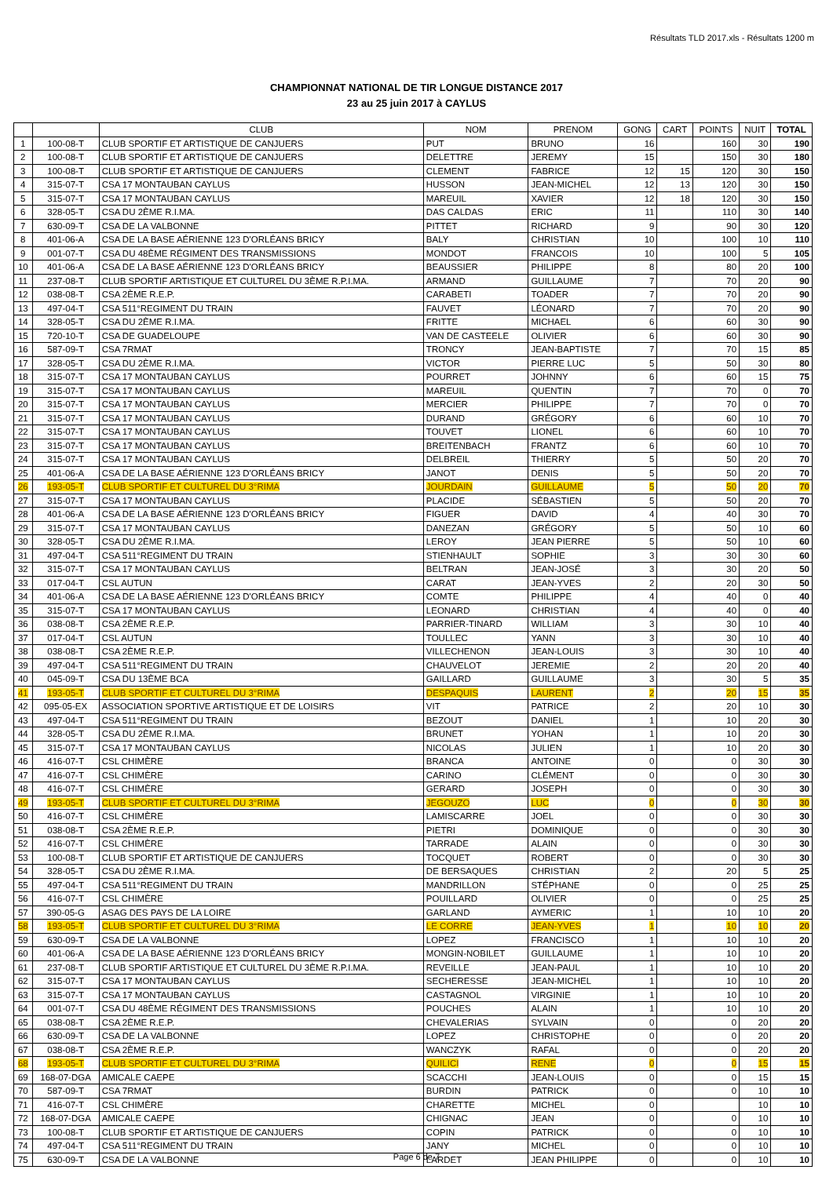Résultats TLD 2017.xls - Résultats 1200 m
CHAMPIONNAT NATIONAL DE TIR LONGUE DISTANCE 2017
23 au 25 juin 2017 à CAYLUS
| | | CLUB | NOM | PRENOM | GONG | CART | POINTS | NUIT | TOTAL |
| --- | --- | --- | --- | --- | --- | --- | --- | --- | --- |
| 1 | 100-08-T | CLUB SPORTIF ET ARTISTIQUE DE CANJUERS | PUT | BRUNO | 16 | | 160 | 30 | 190 |
| 2 | 100-08-T | CLUB SPORTIF ET ARTISTIQUE DE CANJUERS | DELETTRE | JEREMY | 15 | | 150 | 30 | 180 |
| 3 | 100-08-T | CLUB SPORTIF ET ARTISTIQUE DE CANJUERS | CLEMENT | FABRICE | 12 | 15 | 120 | 30 | 150 |
| 4 | 315-07-T | CSA 17 MONTAUBAN CAYLUS | HUSSON | JEAN-MICHEL | 12 | 13 | 120 | 30 | 150 |
| 5 | 315-07-T | CSA 17 MONTAUBAN CAYLUS | MAREUIL | XAVIER | 12 | 18 | 120 | 30 | 150 |
| 6 | 328-05-T | CSA DU 2ÈME R.I.MA. | DAS CALDAS | ERIC | 11 | | 110 | 30 | 140 |
| 7 | 630-09-T | CSA DE LA VALBONNE | PITTET | RICHARD | 9 | | 90 | 30 | 120 |
| 8 | 401-06-A | CSA DE LA BASE AÉRIENNE 123 D'ORLÉANS BRICY | BALY | CHRISTIAN | 10 | | 100 | 10 | 110 |
| 9 | 001-07-T | CSA DU 48ÈME RÉGIMENT DES TRANSMISSIONS | MONDOT | FRANCOIS | 10 | | 100 | 5 | 105 |
| 10 | 401-06-A | CSA DE LA BASE AÉRIENNE 123 D'ORLÉANS BRICY | BEAUSSIER | PHILIPPE | 8 | | 80 | 20 | 100 |
| 11 | 237-08-T | CLUB SPORTIF ARTISTIQUE ET CULTUREL DU 3ÈME R.P.I.MA. | ARMAND | GUILLAUME | 7 | | 70 | 20 | 90 |
| 12 | 038-08-T | CSA 2ÈME R.E.P. | CARABETI | TOADER | 7 | | 70 | 20 | 90 |
| 13 | 497-04-T | CSA 511°REGIMENT DU TRAIN | FAUVET | LÉONARD | 7 | | 70 | 20 | 90 |
| 14 | 328-05-T | CSA DU 2ÈME R.I.MA. | FRITTE | MICHAEL | 6 | | 60 | 30 | 90 |
| 15 | 720-10-T | CSA DE GUADELOUPE | VAN DE CASTEELE | OLIVIER | 6 | | 60 | 30 | 90 |
| 16 | 587-09-T | CSA 7RMAT | TRONCY | JEAN-BAPTISTE | 7 | | 70 | 15 | 85 |
| 17 | 328-05-T | CSA DU 2ÈME R.I.MA. | VICTOR | PIERRE LUC | 5 | | 50 | 30 | 80 |
| 18 | 315-07-T | CSA 17 MONTAUBAN CAYLUS | POURRET | JOHNNY | 6 | | 60 | 15 | 75 |
| 19 | 315-07-T | CSA 17 MONTAUBAN CAYLUS | MAREUIL | QUENTIN | 7 | | 70 | 0 | 70 |
| 20 | 315-07-T | CSA 17 MONTAUBAN CAYLUS | MERCIER | PHILIPPE | 7 | | 70 | 0 | 70 |
| 21 | 315-07-T | CSA 17 MONTAUBAN CAYLUS | DURAND | GRÉGORY | 6 | | 60 | 10 | 70 |
| 22 | 315-07-T | CSA 17 MONTAUBAN CAYLUS | TOUVET | LIONEL | 6 | | 60 | 10 | 70 |
| 23 | 315-07-T | CSA 17 MONTAUBAN CAYLUS | BREITENBACH | FRANTZ | 6 | | 60 | 10 | 70 |
| 24 | 315-07-T | CSA 17 MONTAUBAN CAYLUS | DELBREIL | THIERRY | 5 | | 50 | 20 | 70 |
| 25 | 401-06-A | CSA DE LA BASE AÉRIENNE 123 D'ORLÉANS BRICY | JANOT | DENIS | 5 | | 50 | 20 | 70 |
| 26 | 193-05-T | CLUB SPORTIF ET CULTUREL DU 3°RIMA | JOURDAIN | GUILLAUME | 5 | | 50 | 20 | 70 |
| 27 | 315-07-T | CSA 17 MONTAUBAN CAYLUS | PLACIDE | SÉBASTIEN | 5 | | 50 | 20 | 70 |
| 28 | 401-06-A | CSA DE LA BASE AÉRIENNE 123 D'ORLÉANS BRICY | FIGUER | DAVID | 4 | | 40 | 30 | 70 |
| 29 | 315-07-T | CSA 17 MONTAUBAN CAYLUS | DANEZAN | GRÉGORY | 5 | | 50 | 10 | 60 |
| 30 | 328-05-T | CSA DU 2ÈME R.I.MA. | LEROY | JEAN PIERRE | 5 | | 50 | 10 | 60 |
| 31 | 497-04-T | CSA 511°REGIMENT DU TRAIN | STIENHAULT | SOPHIE | 3 | | 30 | 30 | 60 |
| 32 | 315-07-T | CSA 17 MONTAUBAN CAYLUS | BELTRAN | JEAN-JOSÉ | 3 | | 30 | 20 | 50 |
| 33 | 017-04-T | CSL AUTUN | CARAT | JEAN-YVES | 2 | | 20 | 30 | 50 |
| 34 | 401-06-A | CSA DE LA BASE AÉRIENNE 123 D'ORLÉANS BRICY | COMTE | PHILIPPE | 4 | | 40 | 0 | 40 |
| 35 | 315-07-T | CSA 17 MONTAUBAN CAYLUS | LEONARD | CHRISTIAN | 4 | | 40 | 0 | 40 |
| 36 | 038-08-T | CSA 2ÈME R.E.P. | PARRIER-TINARD | WILLIAM | 3 | | 30 | 10 | 40 |
| 37 | 017-04-T | CSL AUTUN | TOULLEC | YANN | 3 | | 30 | 10 | 40 |
| 38 | 038-08-T | CSA 2ÈME R.E.P. | VILLECHENON | JEAN-LOUIS | 3 | | 30 | 10 | 40 |
| 39 | 497-04-T | CSA 511°REGIMENT DU TRAIN | CHAUVELOT | JEREMIE | 2 | | 20 | 20 | 40 |
| 40 | 045-09-T | CSA DU 13ÈME BCA | GAILLARD | GUILLAUME | 3 | | 30 | 5 | 35 |
| 41 | 193-05-T | CLUB SPORTIF ET CULTUREL DU 3°RIMA | DESPAQUIS | LAURENT | 2 | | 20 | 15 | 35 |
| 42 | 095-05-EX | ASSOCIATION SPORTIVE ARTISTIQUE ET DE LOISIRS | VIT | PATRICE | 2 | | 20 | 10 | 30 |
| 43 | 497-04-T | CSA 511°REGIMENT DU TRAIN | BEZOUT | DANIEL | 1 | | 10 | 20 | 30 |
| 44 | 328-05-T | CSA DU 2ÈME R.I.MA. | BRUNET | YOHAN | 1 | | 10 | 20 | 30 |
| 45 | 315-07-T | CSA 17 MONTAUBAN CAYLUS | NICOLAS | JULIEN | 1 | | 10 | 20 | 30 |
| 46 | 416-07-T | CSL CHIMÈRE | BRANCA | ANTOINE | 0 | | 0 | 30 | 30 |
| 47 | 416-07-T | CSL CHIMÈRE | CARINO | CLÉMENT | 0 | | 0 | 30 | 30 |
| 48 | 416-07-T | CSL CHIMÈRE | GERARD | JOSEPH | 0 | | 0 | 30 | 30 |
| 49 | 193-05-T | CLUB SPORTIF ET CULTUREL DU 3°RIMA | JEGOUZO | LUC | 0 | | 0 | 30 | 30 |
| 50 | 416-07-T | CSL CHIMÈRE | LAMISCARRE | JOEL | 0 | | 0 | 30 | 30 |
| 51 | 038-08-T | CSA 2ÈME R.E.P. | PIETRI | DOMINIQUE | 0 | | 0 | 30 | 30 |
| 52 | 416-07-T | CSL CHIMÈRE | TARRADE | ALAIN | 0 | | 0 | 30 | 30 |
| 53 | 100-08-T | CLUB SPORTIF ET ARTISTIQUE DE CANJUERS | TOCQUET | ROBERT | 0 | | 0 | 30 | 30 |
| 54 | 328-05-T | CSA DU 2ÈME R.I.MA. | DE BERSAQUES | CHRISTIAN | 2 | | 20 | 5 | 25 |
| 55 | 497-04-T | CSA 511°REGIMENT DU TRAIN | MANDRILLON | STÉPHANE | 0 | | 0 | 25 | 25 |
| 56 | 416-07-T | CSL CHIMÈRE | POUILLARD | OLIVIER | 0 | | 0 | 25 | 25 |
| 57 | 390-05-G | ASAG DES PAYS DE LA LOIRE | GARLAND | AYMERIC | 1 | | 10 | 10 | 20 |
| 58 | 193-05-T | CLUB SPORTIF ET CULTUREL DU 3°RIMA | LE CORRE | JEAN-YVES | 1 | | 10 | 10 | 20 |
| 59 | 630-09-T | CSA DE LA VALBONNE | LOPEZ | FRANCISCO | 1 | | 10 | 10 | 20 |
| 60 | 401-06-A | CSA DE LA BASE AÉRIENNE 123 D'ORLÉANS BRICY | MONGIN-NOBILET | GUILLAUME | 1 | | 10 | 10 | 20 |
| 61 | 237-08-T | CLUB SPORTIF ARTISTIQUE ET CULTUREL DU 3ÈME R.P.I.MA. | REVEILLE | JEAN-PAUL | 1 | | 10 | 10 | 20 |
| 62 | 315-07-T | CSA 17 MONTAUBAN CAYLUS | SECHERESSE | JEAN-MICHEL | 1 | | 10 | 10 | 20 |
| 63 | 315-07-T | CSA 17 MONTAUBAN CAYLUS | CASTAGNOL | VIRGINIE | 1 | | 10 | 10 | 20 |
| 64 | 001-07-T | CSA DU 48ÈME RÉGIMENT DES TRANSMISSIONS | POUCHES | ALAIN | 1 | | 10 | 10 | 20 |
| 65 | 038-08-T | CSA 2ÈME R.E.P. | CHEVALERIAS | SYLVAIN | 0 | | 0 | 20 | 20 |
| 66 | 630-09-T | CSA DE LA VALBONNE | LOPEZ | CHRISTOPHE | 0 | | 0 | 20 | 20 |
| 67 | 038-08-T | CSA 2ÈME R.E.P. | WANCZYK | RAFAL | 0 | | 0 | 20 | 20 |
| 68 | 193-05-T | CLUB SPORTIF ET CULTUREL DU 3°RIMA | QUILICI | RENE | 0 | | 0 | 15 | 15 |
| 69 | 168-07-DGA | AMICALE CAEPE | SCACCHI | JEAN-LOUIS | 0 | | 0 | 15 | 15 |
| 70 | 587-09-T | CSA 7RMAT | BURDIN | PATRICK | 0 | | 0 | 10 | 10 |
| 71 | 416-07-T | CSL CHIMÈRE | CHARETTE | MICHEL | 0 | | | 10 | 10 |
| 72 | 168-07-DGA | AMICALE CAEPE | CHIGNAC | JEAN | 0 | | 0 | 10 | 10 |
| 73 | 100-08-T | CLUB SPORTIF ET ARTISTIQUE DE CANJUERS | COPIN | PATRICK | 0 | | 0 | 10 | 10 |
| 74 | 497-04-T | CSA 511°REGIMENT DU TRAIN | JANY | MICHEL | 0 | | 0 | 10 | 10 |
| 75 | 630-09-T | CSA DE LA VALBONNE | LARDET | JEAN PHILIPPE | 0 | | 0 | 10 | 10 |
Page 6 de 7